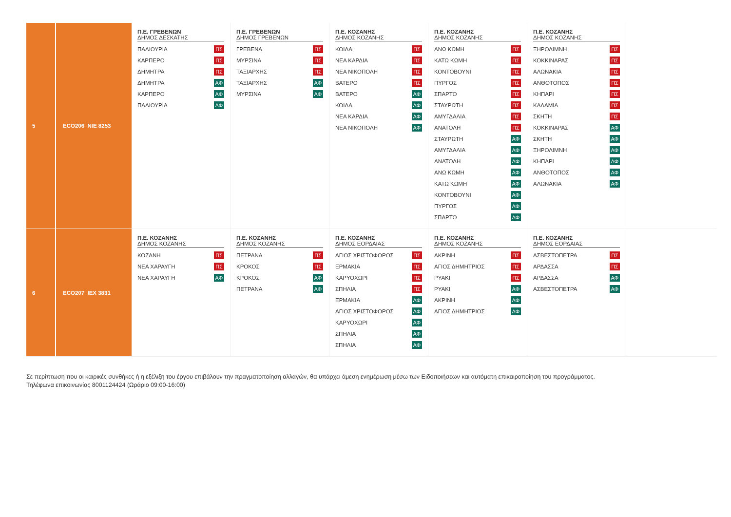| 5 | ECO206 NIE 8253 | Π.Ε. ΓΡΕΒΕΝΩΝ ΔΗΜΟΣ ΔΕΣΚΑΤΗΣ ΠΑΛΙΟΥΡΙΑ ΠΣ ΚΑΡΠΕΡΟ ΠΣ ΔΗΜΗΤΡΑ ΠΣ ΔΗΜΗΤΡΑ ΑΦ ΚΑΡΠΕΡΟ ΑΦ ΠΑΛΙΟΥΡΙΑ ΑΦ | Π.Ε. ΓΡΕΒΕΝΩΝ ΔΗΜΟΣ ΓΡΕΒΕΝΩΝ ΓΡΕΒΕΝΑ ΠΣ ΜΥΡΣΙΝΑ ΠΣ ΤΑΞΙΑΡΧΗΣ ΠΣ ΤΑΞΙΑΡΧΗΣ ΑΦ ΜΥΡΣΙΝΑ ΑΦ | Π.Ε. ΚΟΖΑΝΗΣ ΔΗΜΟΣ ΚΟΖΑΝΗΣ ΚΟΙΛΑ ΠΣ ΝΕΑ ΚΑΡΔΙΑ ΠΣ ΝΕΑ ΝΙΚΟΠΟΛΗ ΠΣ ΒΑΤΕΡΟ ΠΣ ΒΑΤΕΡΟ ΑΦ ΚΟΙΛΑ ΑΦ ΝΕΑ ΚΑΡΔΙΑ ΑΦ ΝΕΑ ΝΙΚΟΠΟΛΗ ΑΦ | Π.Ε. ΚΟΖΑΝΗΣ ΔΗΜΟΣ ΚΟΖΑΝΗΣ ΑΝΩ ΚΩΜΗ ΠΣ ΚΑΤΩ ΚΩΜΗ ΠΣ ΚΟΝΤΟΒΟΥΝΙ ΠΣ ΠΥΡΓΟΣ ΠΣ ΣΠΑΡΤΟ ΠΣ ΣΤΑΥΡΩΤΗ ΠΣ ΑΜΥΓΔΑΛΙΑ ΠΣ ΑΝΑΤΟΛΗ ΠΣ ΣΤΑΥΡΩΤΗ ΑΦ ΑΜΥΓΔΑΛΙΑ ΑΦ ΑΝΑΤΟΛΗ ΑΦ ΑΝΩ ΚΩΜΗ ΑΦ ΚΑΤΩ ΚΩΜΗ ΑΦ ΚΟΝΤΟΒΟΥΝΙ ΑΦ ΠΥΡΓΟΣ ΑΦ ΣΠΑΡΤΟ ΑΦ | Π.Ε. ΚΟΖΑΝΗΣ ΔΗΜΟΣ ΚΟΖΑΝΗΣ ΞΗΡΟΛΙΜΝΗ ΠΣ ΚΟΚΚΙΝΑΡΑΣ ΠΣ ΑΛΩΝΑΚΙΑ ΠΣ ΑΝΘΟΤΟΠΟΣ ΠΣ ΚΗΠΑΡΙ ΠΣ ΚΑΛΑΜΙΑ ΠΣ ΣΚΗΤΗ ΠΣ ΚΟΚΚΙΝΑΡΑΣ ΑΦ ΣΚΗΤΗ ΑΦ ΞΗΡΟΛΙΜΝΗ ΑΦ ΚΗΠΑΡΙ ΑΦ ΑΝΘΟΤΟΠΟΣ ΑΦ ΑΛΩΝΑΚΙΑ ΑΦ | |
| 6 | ECO207 IEX 3831 | Π.Ε. ΚΟΖΑΝΗΣ ΔΗΜΟΣ ΚΟΖΑΝΗΣ ΚΟΖΑΝΗ ΠΣ ΝΕΑ ΧΑΡΑΥΓΗ ΠΣ ΝΕΑ ΧΑΡΑΥΓΗ ΑΦ | Π.Ε. ΚΟΖΑΝΗΣ ΔΗΜΟΣ ΚΟΖΑΝΗΣ ΠΕΤΡΑΝΑ ΠΣ ΚΡΟΚΟΣ ΠΣ ΚΡΟΚΟΣ ΑΦ ΠΕΤΡΑΝΑ ΑΦ | Π.Ε. ΚΟΖΑΝΗΣ ΔΗΜΟΣ ΕΟΡΔΑΙΑΣ ΑΓΙΟΣ ΧΡΙΣΤΟΦΟΡΟΣ ΠΣ ΕΡΜΑΚΙΑ ΠΣ ΚΑΡΥΟΧΩΡΙ ΠΣ ΣΠΗΛΙΑ ΠΣ ΕΡΜΑΚΙΑ ΑΦ ΑΓΙΟΣ ΧΡΙΣΤΟΦΟΡΟΣ ΑΦ ΚΑΡΥΟΧΩΡΙ ΑΦ ΣΠΗΛΙΑ ΑΦ ΣΠΗΛΙΑ ΑΦ | Π.Ε. ΚΟΖΑΝΗΣ ΔΗΜΟΣ ΚΟΖΑΝΗΣ ΑΚΡΙΝΗ ΠΣ ΑΓΙΟΣ ΔΗΜΗΤΡΙΟΣ ΠΣ ΡΥΑΚΙ ΠΣ ΡΥΑΚΙ ΑΦ ΑΚΡΙΝΗ ΑΦ ΑΓΙΟΣ ΔΗΜΗΤΡΙΟΣ ΑΦ | Π.Ε. ΚΟΖΑΝΗΣ ΔΗΜΟΣ ΕΟΡΔΑΙΑΣ ΑΣΒΕΣΤΟΠΕΤΡΑ ΠΣ ΑΡΔΑΣΣΑ ΠΣ ΑΡΔΑΣΣΑ ΑΦ ΑΣΒΕΣΤΟΠΕΤΡΑ ΑΦ | |
Σε περίπτωση που οι καιρικές συνθήκες ή η εξέλιξη του έργου επιβάλουν την πραγματοποίηση αλλαγών, θα υπάρχει άμεση ενημέρωση μέσω των Ειδοποιήσεων και αυτόματη επικαιροποίηση του προγράμματος.
Τηλέφωνα επικοινωνίας 8001124424 (Ωράριο 09:00-16:00)